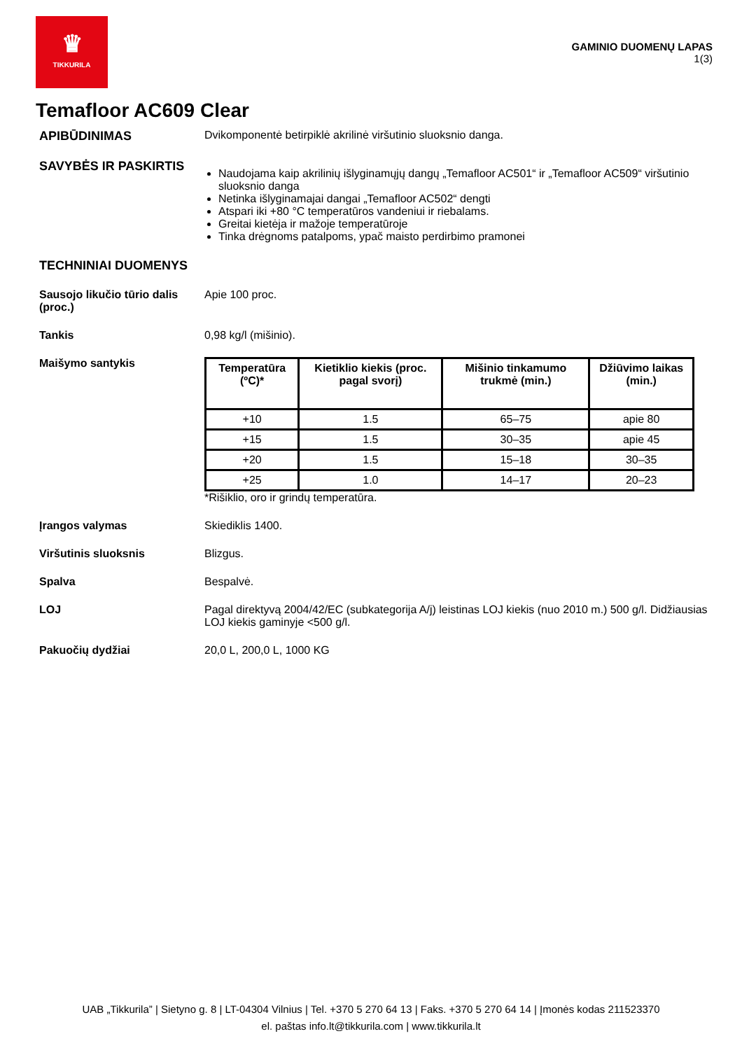♛
TIKKURILA
GAMINIO DUOMENŲ LAPAS
1(3)
Temafloor AC609 Clear
APIBŪDINIMAS Dvikomponentė betirpiklė akrilinė viršutinio sluoksnio danga.
SAVYBĖS IR PASKIRTIS
Naudojama kaip akrilinių išlyginamųjų dangų „Temafloor AC501“ ir „Temafloor AC509“ viršutinio sluoksnio danga
Netinka išlyginamajai dangai „Temafloor AC502“ dengti
Atspari iki +80 °C temperatūros vandeniui ir riebalams.
Greitai kietėja ir mažoje temperatūroje
Tinka drėgnoms patalpoms, ypač maisto perdirbimo pramonei
TECHNINIAI DUOMENYS
Sausojo likučio tūrio dalis (proc.)
Apie 100 proc.
Tankis 0,98 kg/l (mišinio).
Maišymo santykis
| Temperatūra (ºC)* | Kietiklio kiekis (proc. pagal svorį) | Mišinio tinkamumo trukmė (min.) | Džiūvimo laikas (min.) |
| --- | --- | --- | --- |
| +10 | 1.5 | 65–75 | apie 80 |
| +15 | 1.5 | 30–35 | apie 45 |
| +20 | 1.5 | 15–18 | 30–35 |
| +25 | 1.0 | 14–17 | 20–23 |
*Rišiklio, oro ir grindų temperatūra.
Įrangos valymas Skiediklis 1400.
Viršutinis sluoksnis Blizgus.
Spalva Bespalvė.
LOJ Pagal direktyvą 2004/42/EC (subkategorija A/j) leistinas LOJ kiekis (nuo 2010 m.) 500 g/l. Didžiausias LOJ kiekis gaminyje <500 g/l.
Pakuočių dydžiai 20,0 L, 200,0 L, 1000 KG
UAB „Tikkurila” | Sietyno g. 8 | LT-04304 Vilnius | Tel. +370 5 270 64 13 | Faks. +370 5 270 64 14 | Įmonės kodas 211523370
el. paštas info.lt@tikkurila.com | www.tikkurila.lt